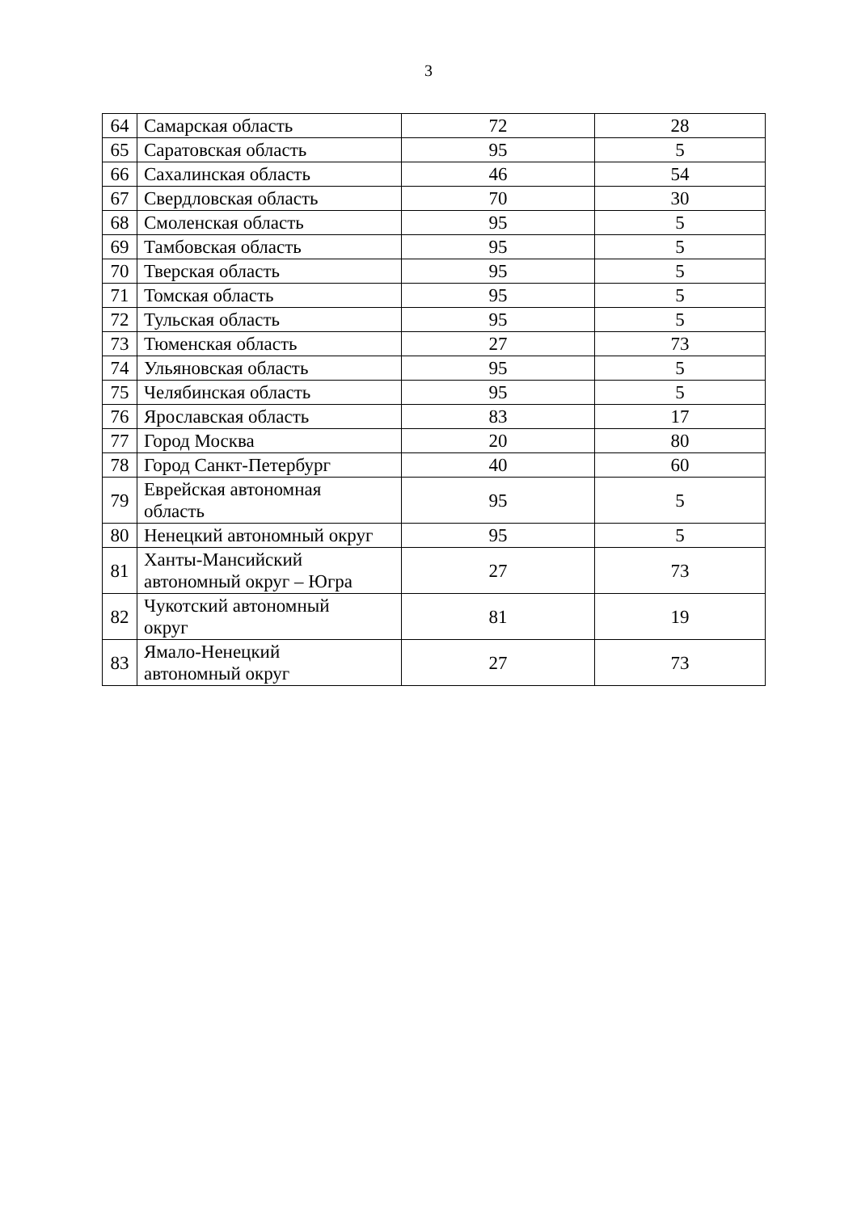3
| 64 | Самарская область | 72 | 28 |
| 65 | Саратовская область | 95 | 5 |
| 66 | Сахалинская область | 46 | 54 |
| 67 | Свердловская область | 70 | 30 |
| 68 | Смоленская область | 95 | 5 |
| 69 | Тамбовская область | 95 | 5 |
| 70 | Тверская область | 95 | 5 |
| 71 | Томская область | 95 | 5 |
| 72 | Тульская область | 95 | 5 |
| 73 | Тюменская область | 27 | 73 |
| 74 | Ульяновская область | 95 | 5 |
| 75 | Челябинская область | 95 | 5 |
| 76 | Ярославская область | 83 | 17 |
| 77 | Город Москва | 20 | 80 |
| 78 | Город Санкт-Петербург | 40 | 60 |
| 79 | Еврейская автономная область | 95 | 5 |
| 80 | Ненецкий автономный округ | 95 | 5 |
| 81 | Ханты-Мансийский автономный округ – Югра | 27 | 73 |
| 82 | Чукотский автономный округ | 81 | 19 |
| 83 | Ямало-Ненецкий автономный округ | 27 | 73 |